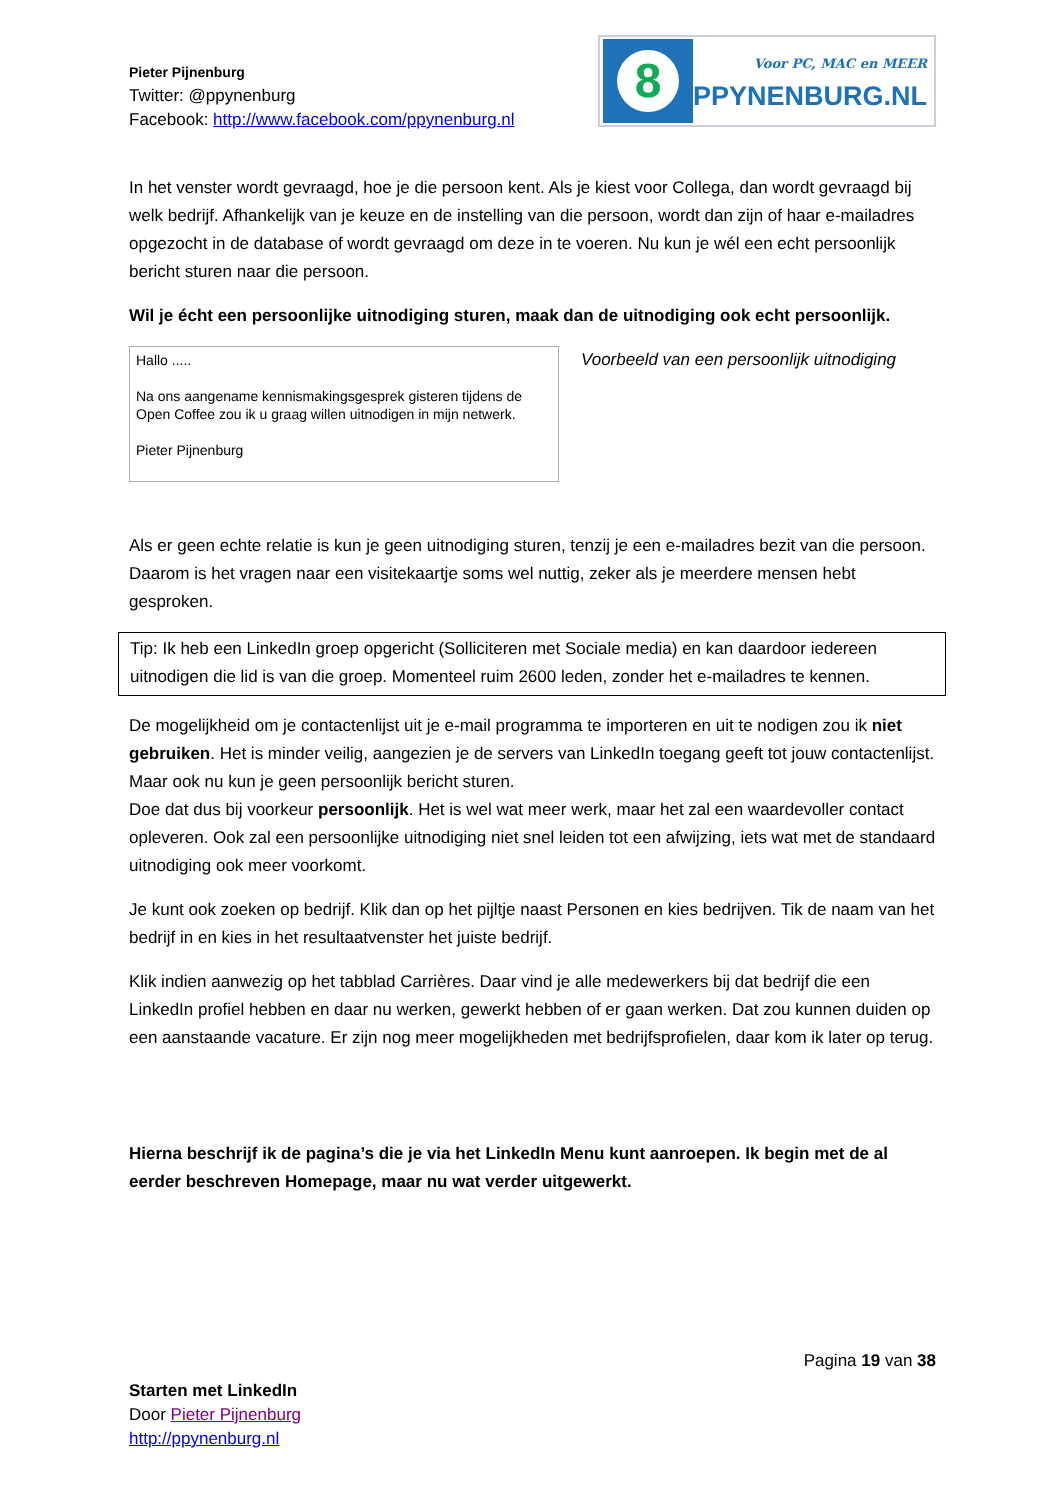Pieter Pijnenburg
Twitter: @ppynenburg
Facebook: http://www.facebook.com/ppynenburg.nl
8
Voor PC, MAC en MEER
PPYNENBURG.NL
In het venster wordt gevraagd, hoe je die persoon kent. Als je kiest voor Collega, dan wordt gevraagd bij welk bedrijf. Afhankelijk van je keuze en de instelling van die persoon, wordt dan zijn of haar e-mailadres opgezocht in de database of wordt gevraagd om deze in te voeren. Nu kun je wél een echt persoonlijk bericht sturen naar die persoon.
Wil je écht een persoonlijke uitnodiging sturen, maak dan de uitnodiging ook echt persoonlijk.
Hallo .....
Na ons aangename kennismakingsgesprek gisteren tijdens de Open Coffee zou ik u graag willen uitnodigen in mijn netwerk.
Pieter Pijnenburg
Voorbeeld van een persoonlijk uitnodiging
Als er geen echte relatie is kun je geen uitnodiging sturen, tenzij je een e-mailadres bezit van die persoon. Daarom is het vragen naar een visitekaartje soms wel nuttig, zeker als je meerdere mensen hebt gesproken.
Tip: Ik heb een LinkedIn groep opgericht (Solliciteren met Sociale media) en kan daardoor iedereen uitnodigen die lid is van die groep. Momenteel ruim 2600 leden, zonder het e-mailadres te kennen.
De mogelijkheid om je contactenlijst uit je e-mail programma te importeren en uit te nodigen zou ik niet gebruiken. Het is minder veilig, aangezien je de servers van LinkedIn toegang geeft tot jouw contactenlijst. Maar ook nu kun je geen persoonlijk bericht sturen.
Doe dat dus bij voorkeur persoonlijk. Het is wel wat meer werk, maar het zal een waardevoller contact opleveren. Ook zal een persoonlijke uitnodiging niet snel leiden tot een afwijzing, iets wat met de standaard uitnodiging ook meer voorkomt.
Je kunt ook zoeken op bedrijf. Klik dan op het pijltje naast Personen en kies bedrijven. Tik de naam van het bedrijf in en kies in het resultaatvenster het juiste bedrijf.
Klik indien aanwezig op het tabblad Carrières. Daar vind je alle medewerkers bij dat bedrijf die een LinkedIn profiel hebben en daar nu werken, gewerkt hebben of er gaan werken. Dat zou kunnen duiden op een aanstaande vacature. Er zijn nog meer mogelijkheden met bedrijfsprofielen, daar kom ik later op terug.
Hierna beschrijf ik de pagina’s die je via het LinkedIn Menu kunt aanroepen. Ik begin met de al eerder beschreven Homepage, maar nu wat verder uitgewerkt.
Pagina 19 van 38
Starten met LinkedIn
Door Pieter Pijnenburg
http://ppynenburg.nl